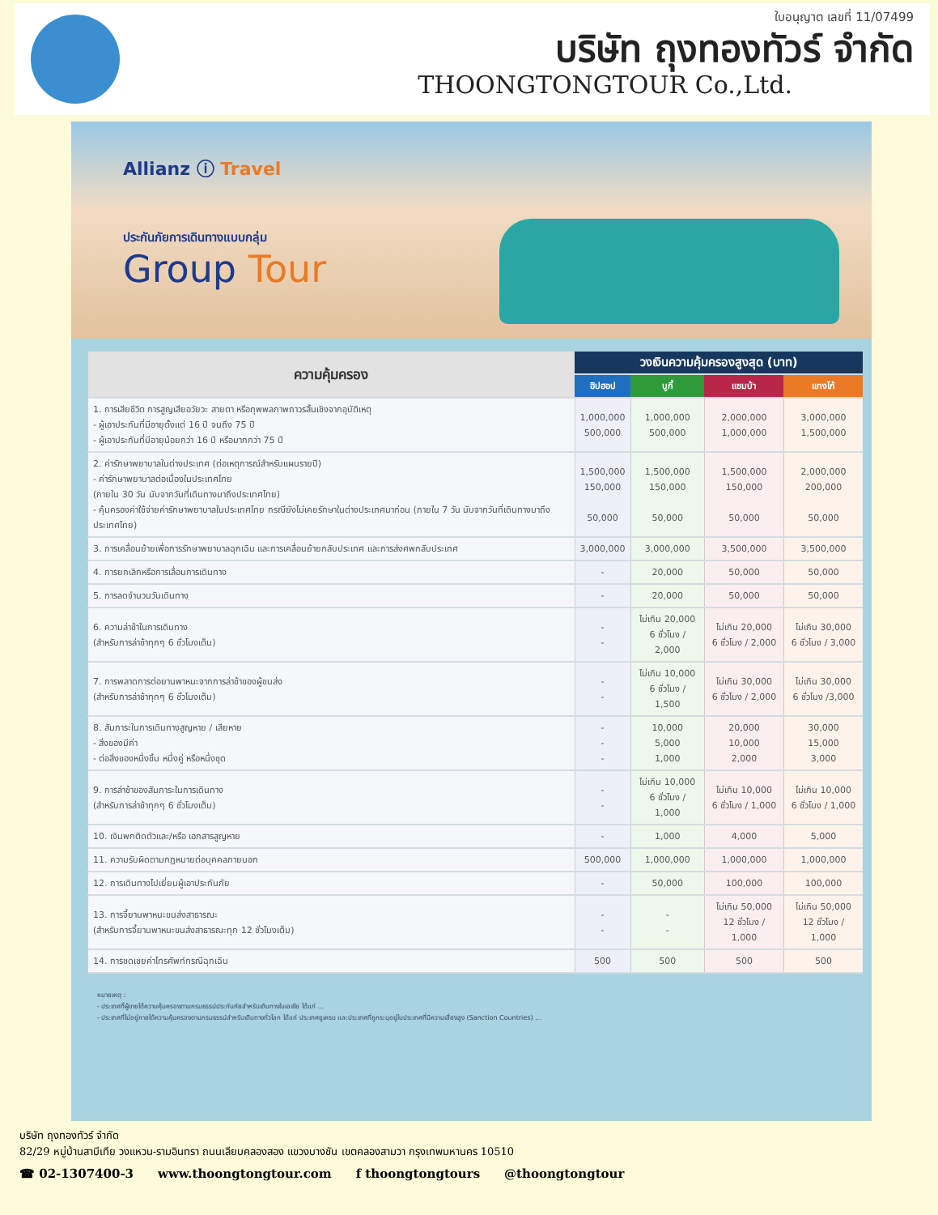ใบอนุญาต เลขที่ 11/07499
บริษัท ถุงทองทัวร์ จำกัด
THOONGTONGTOUR Co.,Ltd.
Allianz ⓘ Travel
ประกันภัยการเดินทางแบบกลุ่ม
Group Tour
| ความคุ้มครอง | วงเงินความคุ้มครองสูงสุด (บาท) | | | |
| --- | --- | --- | --- | --- |
| | ฮิปฮอป | บูกี้ | แซมบ้า | แทงโก้ |
| 1. การเสียชีวิต การสูญเสียอวัยวะ สายตา หรือทุพพลภาพถาวรสิ้นเชิงจากอุบัติเหตุ - ผู้เอาประกันที่มีอายุตั้งแต่ 16 ปี จนถึง 75 ปี - ผู้เอาประกันที่มีอายุน้อยกว่า 16 ปี หรือมากกว่า 75 ปี | 1,000,000 500,000 | 1,000,000 500,000 | 2,000,000 1,000,000 | 3,000,000 1,500,000 |
| 2. ค่ารักษาพยาบาลในต่างประเทศ (ต่อเหตุการณ์สำหรับแผนรายปี) - ค่ารักษาพยาบาลต่อเนื่องในประเทศไทย (ภายใน 30 วัน นับจากวันที่เดินทางมาถึงประเทศไทย) - คุ้มครองค่าใช้จ่ายค่ารักษาพยาบาลในประเทศไทย กรณียังไม่เคยรักษาในต่างประเทศมาก่อน (ภายใน 7 วัน นับจากวันที่เดินทางมาถึงประเทศไทย) | 1,500,000 150,000 50,000 | 1,500,000 150,000 50,000 | 1,500,000 150,000 50,000 | 2,000,000 200,000 50,000 |
| 3. การเคลื่อนย้ายเพื่อการรักษาพยาบาลฉุกเฉิน และการเคลื่อนย้ายกลับประเทศ และการส่งศพกลับประเทศ | 3,000,000 | 3,000,000 | 3,500,000 | 3,500,000 |
| 4. การยกเลิกหรือการเลื่อนการเดินทาง | - | 20,000 | 50,000 | 50,000 |
| 5. การลดจำนวนวันเดินทาง | - | 20,000 | 50,000 | 50,000 |
| 6. ความล่าช้าในการเดินทาง (สำหรับการล่าช้าทุกๆ 6 ชั่วโมงเต็ม) | - - | ไม่เกิน 20,000 6 ชั่วโมง / 2,000 | ไม่เกิน 20,000 6 ชั่วโมง / 2,000 | ไม่เกิน 30,000 6 ชั่วโมง / 3,000 |
| 7. การพลาดการต่อยานพาหนะจากการล่าช้าของผู้ขนส่ง (สำหรับการล่าช้าทุกๆ 6 ชั่วโมงเต็ม) | - - | ไม่เกิน 10,000 6 ชั่วโมง / 1,500 | ไม่เกิน 30,000 6 ชั่วโมง / 2,000 | ไม่เกิน 30,000 6 ชั่วโมง /3,000 |
| 8. สัมภาระในการเดินทางสูญหาย / เสียหาย - สิ่งของมีค่า - ต่อสิ่งของหนึ่งชิ้น หนึ่งคู่ หรือหนึ่งชุด | - - - | 10,000 5,000 1,000 | 20,000 10,000 2,000 | 30,000 15,000 3,000 |
| 9. การล่าช้าของสัมภาระในการเดินทาง (สำหรับการล่าช้าทุกๆ 6 ชั่วโมงเต็ม) | - - | ไม่เกิน 10,000 6 ชั่วโมง / 1,000 | ไม่เกิน 10,000 6 ชั่วโมง / 1,000 | ไม่เกิน 10,000 6 ชั่วโมง / 1,000 |
| 10. เงินพกติดตัวและ/หรือ เอกสารสูญหาย | - | 1,000 | 4,000 | 5,000 |
| 11. ความรับผิดตามกฎหมายต่อบุคคลภายนอก | 500,000 | 1,000,000 | 1,000,000 | 1,000,000 |
| 12. การเดินทางไปเยี่ยมผู้เอาประกันภัย | - | 50,000 | 100,000 | 100,000 |
| 13. การจี้ยานพาหนะขนส่งสาธารณะ (สำหรับการจี้ยานพาหนะขนส่งสาธารณะทุก 12 ชั่วโมงเต็ม) | - - | - - | ไม่เกิน 50,000 12 ชั่วโมง / 1,000 | ไม่เกิน 50,000 12 ชั่วโมง / 1,000 |
| 14. การชดเชยค่าโทรศัพท์กรณีฉุกเฉิน | 500 | 500 | 500 | 500 |
หมายเหตุ :
- ประเทศที่ผู้ขายได้ความคุ้มครองตามกรมธรรม์ประกันภัยสำหรับเดินทางในเอเชีย ได้แก่ ...
- ประเทศที่ไม่อยู่ภายใต้ความคุ้มครองตามกรมธรรม์สำหรับเดินทางทั่วโลก ได้แก่ ประเทศยูเครน และประเทศที่ถูกระบุอยู่ในประเทศที่มีความเสี่ยงสูง (Sanction Countries) ...
บริษัท ถุงทองทัวร์ จำกัด
82/29 หมู่บ้านสาบีเทีย วงแหวน-รามอินทรา ถนนเลียบคลองสอง แขวงบางชัน เขตคลองสามวา กรุงเทพมหานคร 10510
☎ 02-1307400-3 www.thoongtongtour.com f thoongtongtours @thoongtongtour